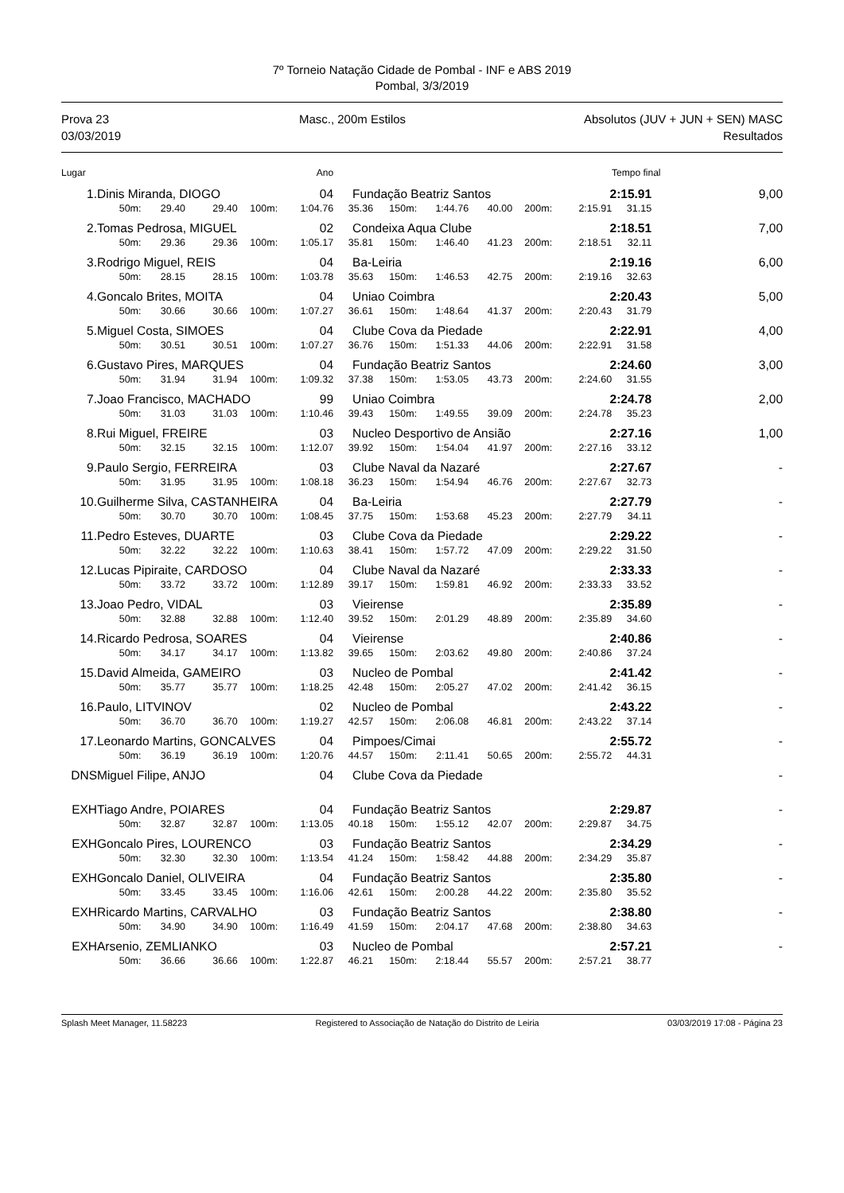7º Torneio Natação Cidade de Pombal - INF e ABS 2019
Pombal, 3/3/2019
Prova 23
03/03/2019
Masc., 200m Estilos Absolutos (JUV + JUN + SEN) MASC
Resultados
| Lugar | | | | | Ano | | | | | | | Tempo final | |
| --- | --- | --- | --- | --- | --- | --- | --- | --- | --- | --- | --- | --- | --- |
| 1. | Dinis Miranda, DIOGO | | | | 04 | Fundação Beatriz Santos | | | | | 2:15.91 | | 9,00 |
| | 50m: | 29.40 | 29.40 | 100m: | 1:04.76 | 35.36 | 150m: | 1:44.76 | 40.00 | 200m: | 2:15.91 | 31.15 | |
| 2. | Tomas Pedrosa, MIGUEL | | | | 02 | Condeixa Aqua Clube | | | | | 2:18.51 | | 7,00 |
| | 50m: | 29.36 | 29.36 | 100m: | 1:05.17 | 35.81 | 150m: | 1:46.40 | 41.23 | 200m: | 2:18.51 | 32.11 | |
| 3. | Rodrigo Miguel, REIS | | | | 04 | Ba-Leiria | | | | | 2:19.16 | | 6,00 |
| | 50m: | 28.15 | 28.15 | 100m: | 1:03.78 | 35.63 | 150m: | 1:46.53 | 42.75 | 200m: | 2:19.16 | 32.63 | |
| 4. | Goncalo Brites, MOITA | | | | 04 | Uniao Coimbra | | | | | 2:20.43 | | 5,00 |
| | 50m: | 30.66 | 30.66 | 100m: | 1:07.27 | 36.61 | 150m: | 1:48.64 | 41.37 | 200m: | 2:20.43 | 31.79 | |
| 5. | Miguel Costa, SIMOES | | | | 04 | Clube Cova da Piedade | | | | | 2:22.91 | | 4,00 |
| | 50m: | 30.51 | 30.51 | 100m: | 1:07.27 | 36.76 | 150m: | 1:51.33 | 44.06 | 200m: | 2:22.91 | 31.58 | |
| 6. | Gustavo Pires, MARQUES | | | | 04 | Fundação Beatriz Santos | | | | | 2:24.60 | | 3,00 |
| | 50m: | 31.94 | 31.94 | 100m: | 1:09.32 | 37.38 | 150m: | 1:53.05 | 43.73 | 200m: | 2:24.60 | 31.55 | |
| 7. | Joao Francisco, MACHADO | | | | 99 | Uniao Coimbra | | | | | 2:24.78 | | 2,00 |
| | 50m: | 31.03 | 31.03 | 100m: | 1:10.46 | 39.43 | 150m: | 1:49.55 | 39.09 | 200m: | 2:24.78 | 35.23 | |
| 8. | Rui Miguel, FREIRE | | | | 03 | Nucleo Desportivo de Ansião | | | | | 2:27.16 | | 1,00 |
| | 50m: | 32.15 | 32.15 | 100m: | 1:12.07 | 39.92 | 150m: | 1:54.04 | 41.97 | 200m: | 2:27.16 | 33.12 | |
| 9. | Paulo Sergio, FERREIRA | | | | 03 | Clube Naval da Nazaré | | | | | 2:27.67 | | - |
| | 50m: | 31.95 | 31.95 | 100m: | 1:08.18 | 36.23 | 150m: | 1:54.94 | 46.76 | 200m: | 2:27.67 | 32.73 | |
| 10. | Guilherme Silva, CASTANHEIRA | | | | 04 | Ba-Leiria | | | | | 2:27.79 | | - |
| | 50m: | 30.70 | 30.70 | 100m: | 1:08.45 | 37.75 | 150m: | 1:53.68 | 45.23 | 200m: | 2:27.79 | 34.11 | |
| 11. | Pedro Esteves, DUARTE | | | | 03 | Clube Cova da Piedade | | | | | 2:29.22 | | - |
| | 50m: | 32.22 | 32.22 | 100m: | 1:10.63 | 38.41 | 150m: | 1:57.72 | 47.09 | 200m: | 2:29.22 | 31.50 | |
| 12. | Lucas Pipiraite, CARDOSO | | | | 04 | Clube Naval da Nazaré | | | | | 2:33.33 | | - |
| | 50m: | 33.72 | 33.72 | 100m: | 1:12.89 | 39.17 | 150m: | 1:59.81 | 46.92 | 200m: | 2:33.33 | 33.52 | |
| 13. | Joao Pedro, VIDAL | | | | 03 | Vieirense | | | | | 2:35.89 | | - |
| | 50m: | 32.88 | 32.88 | 100m: | 1:12.40 | 39.52 | 150m: | 2:01.29 | 48.89 | 200m: | 2:35.89 | 34.60 | |
| 14. | Ricardo Pedrosa, SOARES | | | | 04 | Vieirense | | | | | 2:40.86 | | - |
| | 50m: | 34.17 | 34.17 | 100m: | 1:13.82 | 39.65 | 150m: | 2:03.62 | 49.80 | 200m: | 2:40.86 | 37.24 | |
| 15. | David Almeida, GAMEIRO | | | | 03 | Nucleo de Pombal | | | | | 2:41.42 | | - |
| | 50m: | 35.77 | 35.77 | 100m: | 1:18.25 | 42.48 | 150m: | 2:05.27 | 47.02 | 200m: | 2:41.42 | 36.15 | |
| 16. | Paulo, LITVINOV | | | | 02 | Nucleo de Pombal | | | | | 2:43.22 | | - |
| | 50m: | 36.70 | 36.70 | 100m: | 1:19.27 | 42.57 | 150m: | 2:06.08 | 46.81 | 200m: | 2:43.22 | 37.14 | |
| 17. | Leonardo Martins, GONCALVES | | | | 04 | Pimpoes/Cimai | | | | | 2:55.72 | | - |
| | 50m: | 36.19 | 36.19 | 100m: | 1:20.76 | 44.57 | 150m: | 2:11.41 | 50.65 | 200m: | 2:55.72 | 44.31 | |
| DNS | Miguel Filipe, ANJO | | | | 04 | Clube Cova da Piedade | | | | | | | - |
| EXH | Tiago Andre, POIARES | | | | 04 | Fundação Beatriz Santos | | | | | 2:29.87 | | - |
| | 50m: | 32.87 | 32.87 | 100m: | 1:13.05 | 40.18 | 150m: | 1:55.12 | 42.07 | 200m: | 2:29.87 | 34.75 | |
| EXH | Goncalo Pires, LOURENCO | | | | 03 | Fundação Beatriz Santos | | | | | 2:34.29 | | - |
| | 50m: | 32.30 | 32.30 | 100m: | 1:13.54 | 41.24 | 150m: | 1:58.42 | 44.88 | 200m: | 2:34.29 | 35.87 | |
| EXH | Goncalo Daniel, OLIVEIRA | | | | 04 | Fundação Beatriz Santos | | | | | 2:35.80 | | - |
| | 50m: | 33.45 | 33.45 | 100m: | 1:16.06 | 42.61 | 150m: | 2:00.28 | 44.22 | 200m: | 2:35.80 | 35.52 | |
| EXH | Ricardo Martins, CARVALHO | | | | 03 | Fundação Beatriz Santos | | | | | 2:38.80 | | - |
| | 50m: | 34.90 | 34.90 | 100m: | 1:16.49 | 41.59 | 150m: | 2:04.17 | 47.68 | 200m: | 2:38.80 | 34.63 | |
| EXH | Arsenio, ZEMLIANKO | | | | 03 | Nucleo de Pombal | | | | | 2:57.21 | | - |
| | 50m: | 36.66 | 36.66 | 100m: | 1:22.87 | 46.21 | 150m: | 2:18.44 | 55.57 | 200m: | 2:57.21 | 38.77 | |
Splash Meet Manager, 11.58223 Registered to Associação de Natação do Distrito de Leiria 03/03/2019 17:08 - Página 23